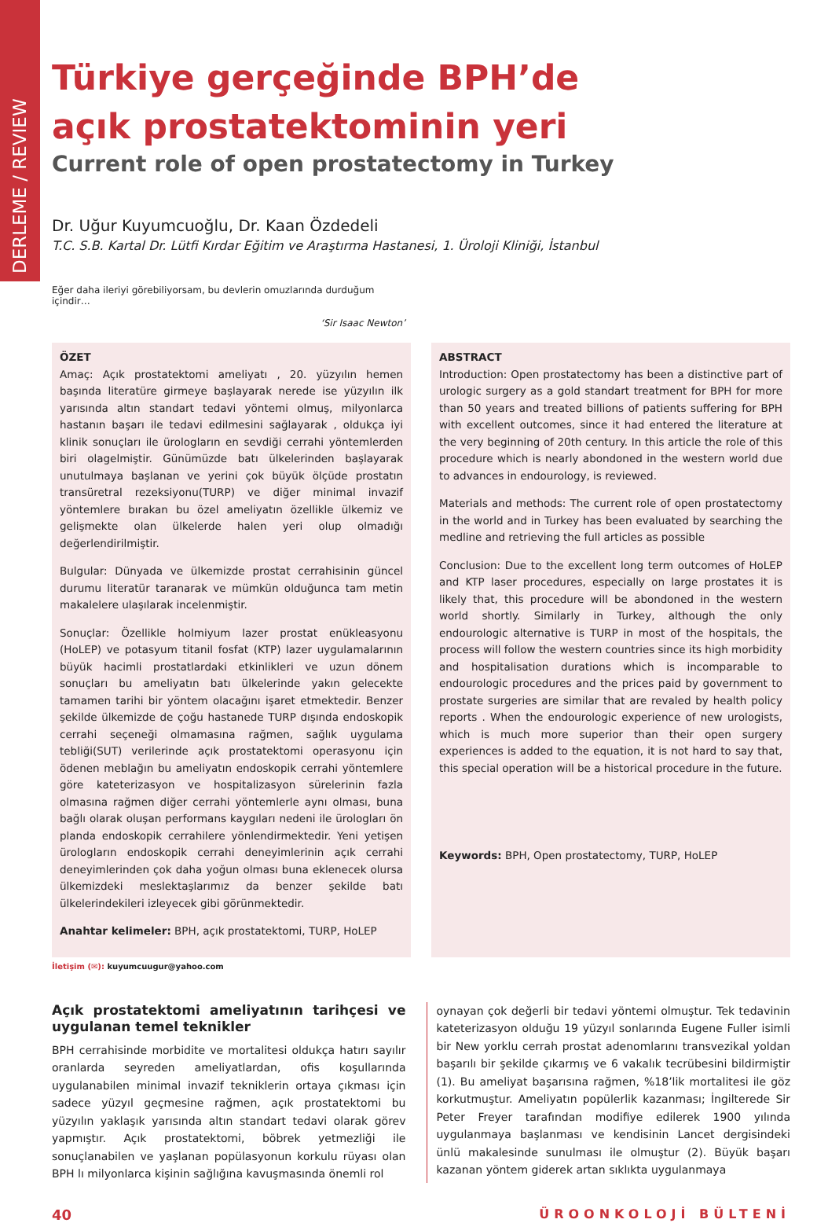DERLEME / REVIEW
Türkiye gerçeğinde BPH’de
açık prostatektominin yeri
Current role of open prostatectomy in Turkey
Dr. Uğur Kuyumcuoğlu, Dr. Kaan Özdedeli
T.C. S.B. Kartal Dr. Lütfi Kırdar Eğitim ve Araştırma Hastanesi, 1. Üroloji Kliniği, İstanbul
Eğer daha ileriyi görebiliyorsam, bu devlerin omuzlarında durduğum içindir…
‘Sir Isaac Newton’
ÖZET
Amaç: Açık prostatektomi ameliyatı , 20. yüzyılın hemen başında literatüre girmeye başlayarak nerede ise yüzyılın ilk yarısında altın standart tedavi yöntemi olmuş, milyonlarca hastanın başarı ile tedavi edilmesini sağlayarak , oldukça iyi klinik sonuçları ile ürologların en sevdiği cerrahi yöntemlerden biri olagelmiştir. Günümüzde batı ülkelerinden başlayarak unutulmaya başlanan ve yerini çok büyük ölçüde prostatın transüretral rezeksiyonu(TURP) ve diğer minimal invazif yöntemlere bırakan bu özel ameliyatın özellikle ülkemiz ve gelişmekte olan ülkelerde halen yeri olup olmadığı değerlendirilmiştir.
Bulgular: Dünyada ve ülkemizde prostat cerrahisinin güncel durumu literatür taranarak ve mümkün olduğunca tam metin makalelere ulaşılarak incelenmiştir.
Sonuçlar: Özellikle holmiyum lazer prostat enükleasyonu (HoLEP) ve potasyum titanil fosfat (KTP) lazer uygulamalarının büyük hacimli prostatlardaki etkinlikleri ve uzun dönem sonuçları bu ameliyatın batı ülkelerinde yakın gelecekte tamamen tarihi bir yöntem olacağını işaret etmektedir. Benzer şekilde ülkemizde de çoğu hastanede TURP dışında endoskopik cerrahi seçeneği olmamasına rağmen, sağlık uygulama tebliği(SUT) verilerinde açık prostatektomi operasyonu için ödenen meblağın bu ameliyatın endoskopik cerrahi yöntemlere göre kateterizasyon ve hospitalizasyon sürelerinin fazla olmasına rağmen diğer cerrahi yöntemlerle aynı olması, buna bağlı olarak oluşan performans kaygıları nedeni ile ürologları ön planda endoskopik cerrahilere yönlendirmektedir. Yeni yetişen ürologların endoskopik cerrahi deneyimlerinin açık cerrahi deneyimlerinden çok daha yoğun olması buna eklenecek olursa ülkemizdeki meslektaşlarımız da benzer şekilde batı ülkelerindekileri izleyecek gibi görünmektedir.
Anahtar kelimeler: BPH, açık prostatektomi, TURP, HoLEP
ABSTRACT
Introduction: Open prostatectomy has been a distinctive part of urologic surgery as a gold standart treatment for BPH for more than 50 years and treated billions of patients suffering for BPH with excellent outcomes, since it had entered the literature at the very beginning of 20th century. In this article the role of this procedure which is nearly abondoned in the western world due to advances in endourology, is reviewed.
Materials and methods: The current role of open prostatectomy in the world and in Turkey has been evaluated by searching the medline and retrieving the full articles as possible
Conclusion: Due to the excellent long term outcomes of HoLEP and KTP laser procedures, especially on large prostates it is likely that, this procedure will be abondoned in the western world shortly. Similarly in Turkey, although the only endourologic alternative is TURP in most of the hospitals, the process will follow the western countries since its high morbidity and hospitalisation durations which is incomparable to endourologic procedures and the prices paid by government to prostate surgeries are similar that are revaled by health policy reports . When the endourologic experience of new urologists, which is much more superior than their open surgery experiences is added to the equation, it is not hard to say that, this special operation will be a historical procedure in the future.
Keywords: BPH, Open prostatectomy, TURP, HoLEP
İletişim (✉): kuyumcuugur@yahoo.com
Açık prostatektomi ameliyatının tarihçesi ve uygulanan temel teknikler
BPH cerrahisinde morbidite ve mortalitesi oldukça hatırı sayılır oranlarda seyreden ameliyatlardan, ofis koşullarında uygulanabilen minimal invazif tekniklerin ortaya çıkması için sadece yüzyıl geçmesine rağmen, açık prostatektomi bu yüzyılın yaklaşık yarısında altın standart tedavi olarak görev yapmıştır. Açık prostatektomi, böbrek yetmezliği ile sonuçlanabilen ve yaşlanan popülasyonun korkulu rüyası olan BPH lı milyonlarca kişinin sağlığına kavuşmasında önemli rol
oynayan çok değerli bir tedavi yöntemi olmuştur. Tek tedavinin kateterizasyon olduğu 19 yüzyıl sonlarında Eugene Fuller isimli bir New yorklu cerrah prostat adenomlarını transvezikal yoldan başarılı bir şekilde çıkarmış ve 6 vakalık tecrübesini bildirmiştir (1). Bu ameliyat başarısına rağmen, %18’lik mortalitesi ile göz korkutmuştur. Ameliyatın popülerlik kazanması; İngilterede Sir Peter Freyer tarafından modifiye edilerek 1900 yılında uygulanmaya başlanması ve kendisinin Lancet dergisindeki ünlü makalesinde sunulması ile olmuştur (2). Büyük başarı kazanan yöntem giderek artan sıklıkta uygulanmaya
40 ÜROONKOLOJİ BÜLTENİ